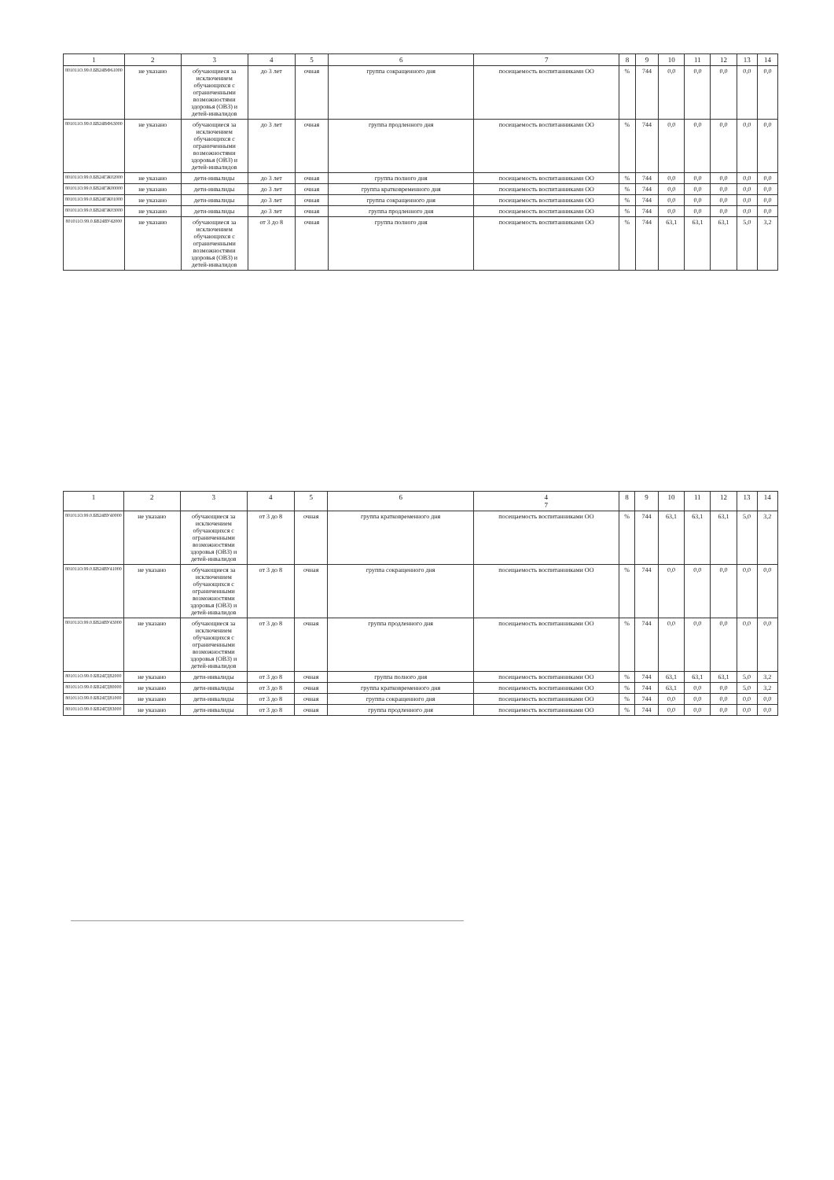| 1 | 2 | 3 | 4 | 5 | 6 | 7 | 8 | 9 | 10 | 11 | 12 | 13 | 14 |
| --- | --- | --- | --- | --- | --- | --- | --- | --- | --- | --- | --- | --- | --- |
| 801011О.99.0.БВ24ВФ61000 | не указано | обучающиеся за исключением обучающихся с ограниченными возможностями здоровья (ОВЗ) и детей-инвалидов | до 3 лет | очная | группа сокращенного дня | посещаемость воспитанниками ОО | % | 744 | 0,0 | 0,0 | 0,0 | 0,0 | 0,0 |
| 801011О.99.0.БВ24ВФ63000 | не указано | обучающиеся за исключением обучающихся с ограниченными возможностями здоровья (ОВЗ) и детей-инвалидов | до 3 лет | очная | группа продленного дня | посещаемость воспитанниками ОО | % | 744 | 0,0 | 0,0 | 0,0 | 0,0 | 0,0 |
| 801011О.99.0.БВ24ГЖ02000 | не указано | дети-инвалиды | до 3 лет | очная | группа полного дня | посещаемость воспитанниками ОО | % | 744 | 0,0 | 0,0 | 0,0 | 0,0 | 0,0 |
| 801011О.99.0.БВ24ГЖ00000 | не указано | дети-инвалиды | до 3 лет | очная | группа кратковременного дня | посещаемость воспитанниками ОО | % | 744 | 0,0 | 0,0 | 0,0 | 0,0 | 0,0 |
| 801011О.99.0.БВ24ГЖ01000 | не указано | дети-инвалиды | до 3 лет | очная | группа сокращенного дня | посещаемость воспитанниками ОО | % | 744 | 0,0 | 0,0 | 0,0 | 0,0 | 0,0 |
| 801011О.99.0.БВ24ГЖ03000 | не указано | дети-инвалиды | до 3 лет | очная | группа продленного дня | посещаемость воспитанниками ОО | % | 744 | 0,0 | 0,0 | 0,0 | 0,0 | 0,0 |
| 801011О.99.0.БВ24ВУ42000 | не указано | обучающиеся за исключением обучающихся с ограниченными возможностями здоровья (ОВЗ) и детей-инвалидов | от 3 до 8 | очная | группа полного дня | посещаемость воспитанниками ОО | % | 744 | 63,1 | 63,1 | 63,1 | 5,0 | 3,2 |
| 1 | 2 | 3 | 4 | 5 | 6 | 4 7 | 8 | 9 | 10 | 11 | 12 | 13 | 14 |
| --- | --- | --- | --- | --- | --- | --- | --- | --- | --- | --- | --- | --- | --- |
| 801011О.99.0.БВ24ВУ40000 | не указано | обучающиеся за исключением обучающихся с ограниченными возможностями здоровья (ОВЗ) и детей-инвалидов | от 3 до 8 | очная | группа кратковременного дня | посещаемость воспитанниками ОО | % | 744 | 63,1 | 63,1 | 63,1 | 5,0 | 3,2 |
| 801011О.99.0.БВ24ВУ41000 | не указано | обучающиеся за исключением обучающихся с ограниченными возможностями здоровья (ОВЗ) и детей-инвалидов | от 3 до 8 | очная | группа сокращенного дня | посещаемость воспитанниками ОО | % | 744 | 0,0 | 0,0 | 0,0 | 0,0 | 0,0 |
| 801011О.99.0.БВ24ВУ43000 | не указано | обучающиеся за исключением обучающихся с ограниченными возможностями здоровья (ОВЗ) и детей-инвалидов | от 3 до 8 | очная | группа продленного дня | посещаемость воспитанниками ОО | % | 744 | 0,0 | 0,0 | 0,0 | 0,0 | 0,0 |
| 801011О.99.0.БВ24ГД82000 | не указано | дети-инвалиды | от 3 до 8 | очная | группа полного дня | посещаемость воспитанниками ОО | % | 744 | 63,1 | 63,1 | 63,1 | 5,0 | 3,2 |
| 801011О.99.0.БВ24ГД80000 | не указано | дети-инвалиды | от 3 до 8 | очная | группа кратковременного дня | посещаемость воспитанниками ОО | % | 744 | 63,1 | 0,0 | 0,0 | 5,0 | 3,2 |
| 801011О.99.0.БВ24ГД81000 | не указано | дети-инвалиды | от 3 до 8 | очная | группа сокращенного дня | посещаемость воспитанниками ОО | % | 744 | 0,0 | 0,0 | 0,0 | 0,0 | 0,0 |
| 801011О.99.0.БВ24ГД83000 | не указано | дети-инвалиды | от 3 до 8 | очная | группа продленного дня | посещаемость воспитанниками ОО | % | 744 | 0,0 | 0,0 | 0,0 | 0,0 | 0,0 |